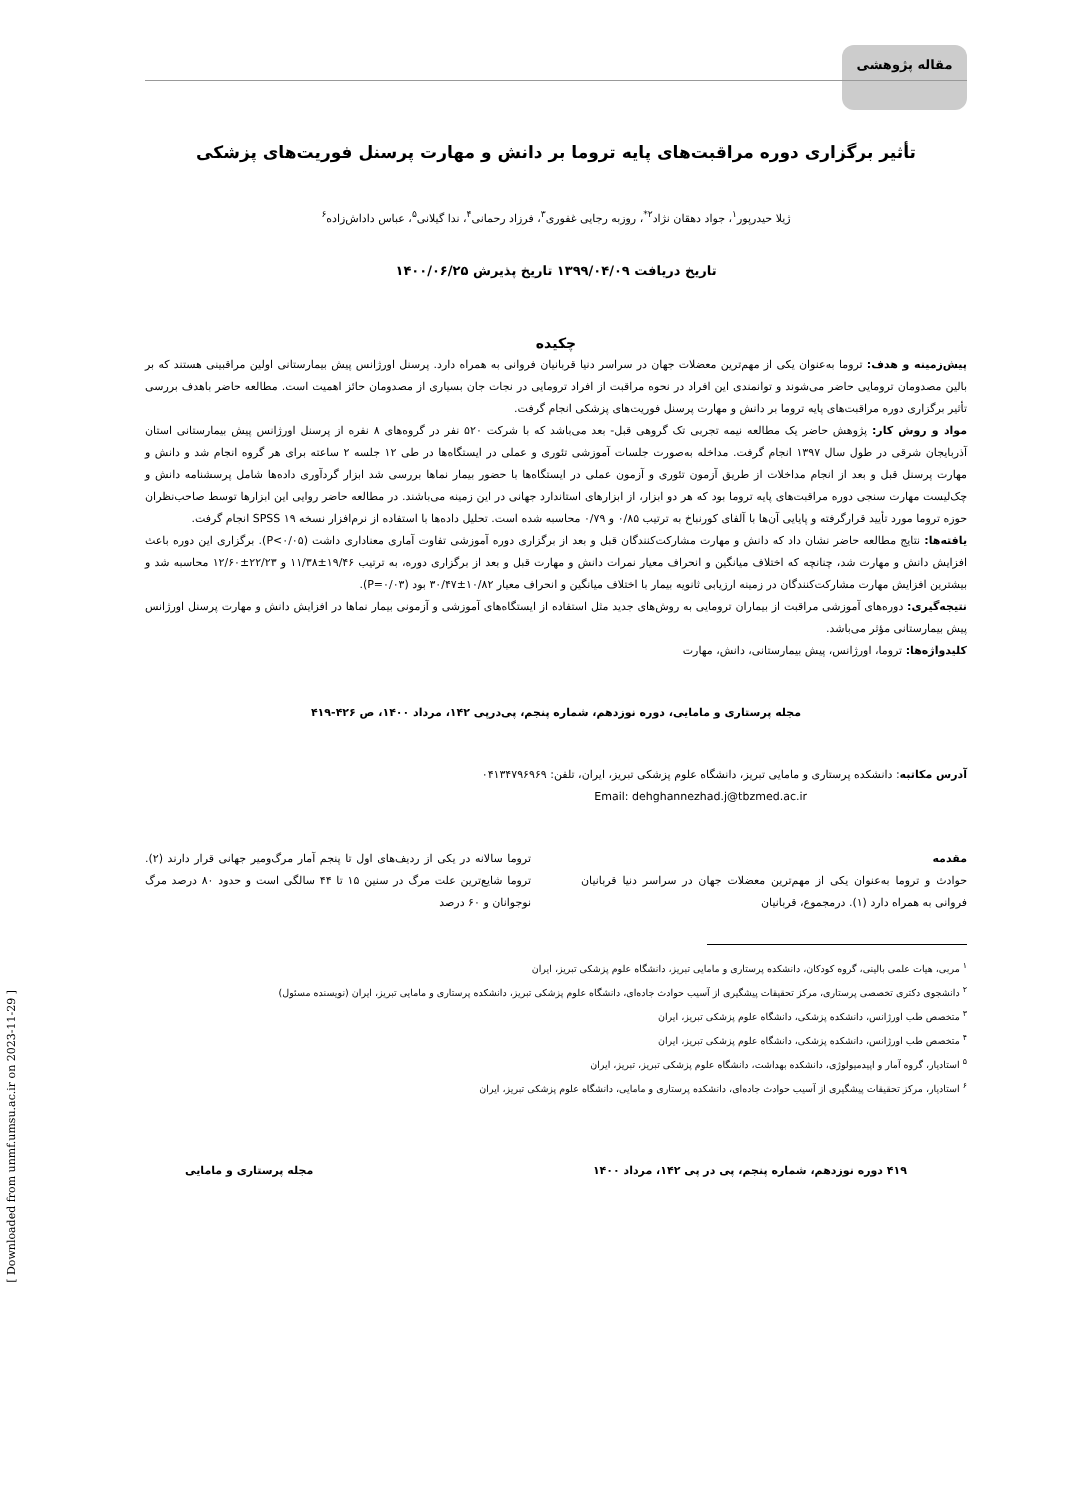مقاله پژوهشی
تأثیر برگزاری دوره مراقبت‌های پایه تروما بر دانش و مهارت پرسنل فوریت‌های پزشکی
ژیلا حیدرپور<sup>۱</sup>، جواد دهقان نژاد<sup>۲*</sup>، روزبه رجایی غفوری<sup>۳</sup>، فرزاد رحمانی<sup>۴</sup>، ندا گیلانی<sup>۵</sup>، عباس داداش‌زاده<sup>۶</sup>
تاریخ دریافت ۱۳۹۹/۰۴/۰۹ تاریخ پذیرش ۱۴۰۰/۰۶/۲۵
چکیده
پیش‌زمینه و هدف: تروما به‌عنوان یکی از مهم‌ترین معضلات جهان در سراسر دنیا قربانیان فروانی به همراه دارد. پرسنل اورژانس پیش بیمارستانی اولین مراقبینی هستند که بر بالین مصدومان ترومایی حاضر می‌شوند و توانمندی این افراد در نحوه مراقبت از افراد ترومایی در نجات جان بسیاری از مصدومان حائز اهمیت است. مطالعه حاضر باهدف بررسی تأثیر برگزاری دوره مراقبت‌های پایه تروما بر دانش و مهارت پرسنل فوریت‌های پزشکی انجام گرفت.
مواد و روش کار: پژوهش حاضر یک مطالعه نیمه تجربی تک گروهی قبل- بعد می‌باشد که با شرکت ۵۲۰ نفر در گروه‌های ۸ نفره از پرسنل اورژانس پیش بیمارستانی استان آذربایجان شرقی در طول سال ۱۳۹۷ انجام گرفت. مداخله به‌صورت جلسات آموزشی تئوری و عملی در ایستگاه‌ها در طی ۱۲ جلسه ۲ ساعته برای هر گروه انجام شد و دانش و مهارت پرسنل قبل و بعد از انجام مداخلات از طریق آزمون تئوری و آزمون عملی در ایستگاه‌ها با حضور بیمار نماها بررسی شد ابزار گردآوری داده‌ها شامل پرسشنامه دانش و چک‌لیست مهارت سنجی دوره مراقبت‌های پایه تروما بود که هر دو ابزار، از ابزارهای استاندارد جهانی در این زمینه می‌باشند. در مطالعه حاضر روایی این ابزارها توسط صاحب‌نظران حوزه تروما مورد تأیید قرارگرفته و پایایی آن‌ها با آلفای کورنباخ به ترتیب ۰/۸۵ و ۰/۷۹ محاسبه شده است. تحلیل داده‌ها با استفاده از نرم‌افزار نسخه ۱۹ SPSS انجام گرفت.
یافته‌ها: نتایج مطالعه حاضر نشان داد که دانش و مهارت مشارکت‌کنندگان قبل و بعد از برگزاری دوره آموزشی تفاوت آماری معناداری داشت (P<۰/۰۵). برگزاری این دوره باعث افزایش دانش و مهارت شد، چنانچه که اختلاف میانگین و انحراف معیار نمرات دانش و مهارت قبل و بعد از برگزاری دوره، به ترتیب ۱۹/۴۶±۱۱/۳۸ و ۲۲/۲۳±۱۲/۶۰ محاسبه شد و بیشترین افزایش مهارت مشارکت‌کنندگان در زمینه ارزیابی ثانویه بیمار با اختلاف میانگین و انحراف معیار ۱۰/۸۲±۳۰/۴۷ بود (P=۰/۰۳).
نتیجه‌گیری: دوره‌های آموزشی مراقبت از بیماران ترومایی به روش‌های جدید مثل استفاده از ایستگاه‌های آموزشی و آزمونی بیمار نماها در افزایش دانش و مهارت پرسنل اورژانس پیش بیمارستانی مؤثر می‌باشد.
کلیدواژه‌ها: تروما، اورژانس، پیش بیمارستانی، دانش، مهارت
مجله پرستاری و مامایی، دوره نوزدهم، شماره پنجم، پی‌درپی ۱۴۲، مرداد ۱۴۰۰، ص ۴۲۶-۴۱۹
آدرس مکاتبه: دانشکده پرستاری و مامایی تبریز، دانشگاه علوم پزشکی تبریز، ایران، تلفن: ۰۴۱۳۴۷۹۶۹۶۹
Email: dehghannezhad.j@tbzmed.ac.ir
مقدمه
حوادث و تروما به‌عنوان یکی از مهم‌ترین معضلات جهان در سراسر دنیا قربانیان فروانی به همراه دارد (۱). درمجموع، قربانیان
تروما سالانه در یکی از ردیف‌های اول تا پنجم آمار مرگ‌ومیر جهانی قرار دارند (۲). تروما شایع‌ترین علت مرگ در سنین ۱۵ تا ۴۴ سالگی است و حدود ۸۰ درصد مرگ نوجوانان و ۶۰ درصد
<sup>۱</sup> مربی، هیات علمی بالینی، گروه کودکان، دانشکده پرستاری و مامایی تبریز، دانشگاه علوم پزشکی تبریز، ایران
<sup>۲</sup> دانشجوی دکتری تخصصی پرستاری، مرکز تحقیقات پیشگیری از آسیب حوادث جاده‌ای، دانشگاه علوم پزشکی تبریز، دانشکده پرستاری و مامایی تبریز، ایران (نویسنده مسئول)
<sup>۳</sup> متخصص طب اورژانس، دانشکده پزشکی، دانشگاه علوم پزشکی تبریز، ایران
<sup>۴</sup> متخصص طب اورژانس، دانشکده پزشکی، دانشگاه علوم پزشکی تبریز، ایران
<sup>۵</sup> استادیار، گروه آمار و اپیدمیولوژی، دانشکده بهداشت، دانشگاه علوم پزشکی تبریز، تبریز، ایران
<sup>۶</sup> استادیار، مرکز تحقیقات پیشگیری از آسیب حوادث جاده‌ای، دانشکده پرستاری و مامایی، دانشگاه علوم پزشکی تبریز، ایران
۴۱۹ دوره نوزدهم، شماره پنجم، پی در پی ۱۴۲، مرداد ۱۴۰۰ مجله پرستاری و مامایی
[ Downloaded from unmf.umsu.ac.ir on 2023-11-29 ]